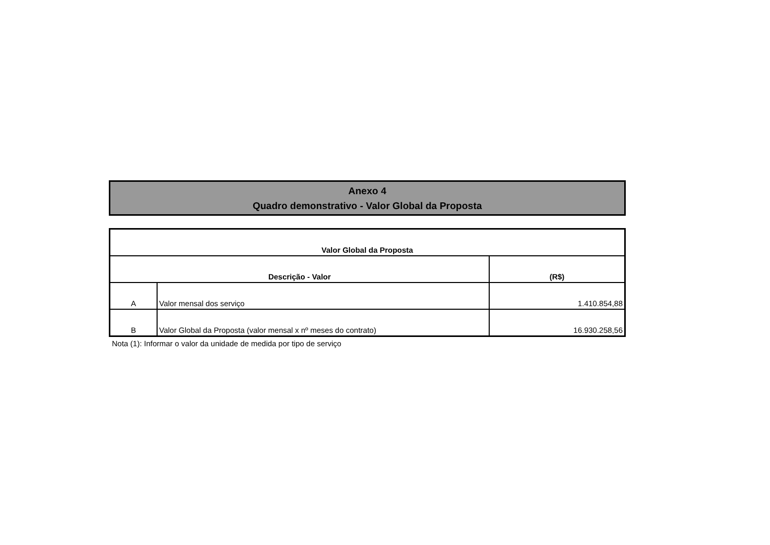Anexo 4
Quadro demonstrativo - Valor Global da Proposta
| Valor Global da Proposta | | |
| Descrição - Valor | | (R$) |
| A | Valor mensal dos serviço | 1.410.854,88 |
| B | Valor Global da Proposta (valor mensal x nº meses do contrato) | 16.930.258,56 |
Nota (1): Informar o valor da unidade de medida por tipo de serviço